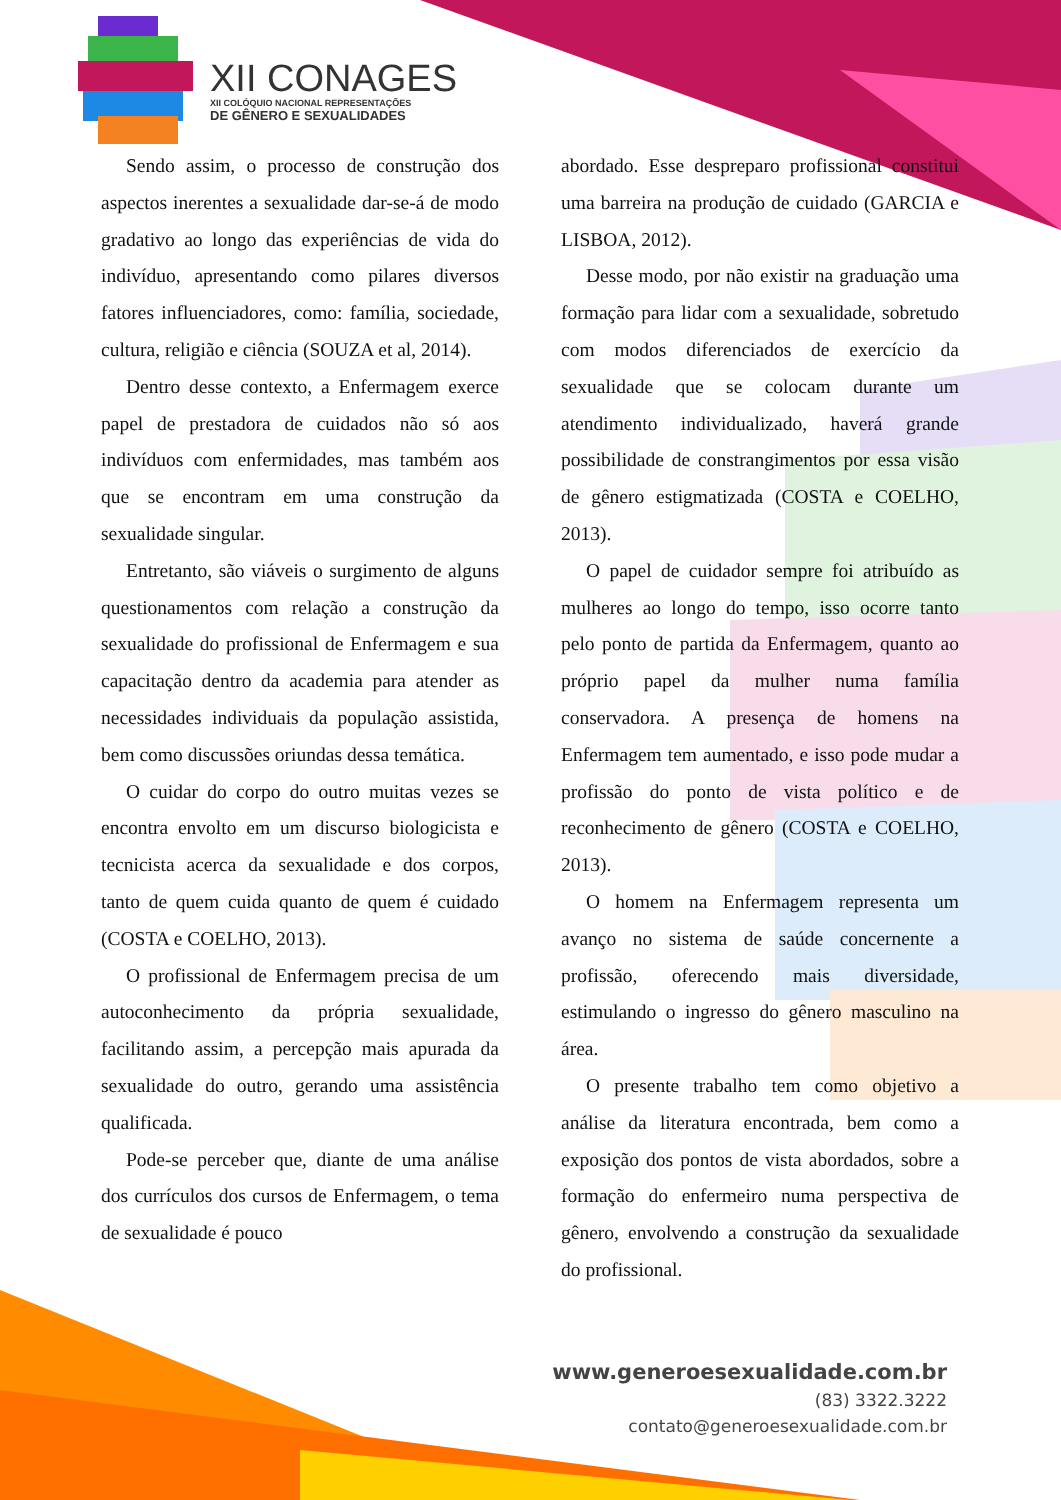XII CONAGES
XII COLÓQUIO NACIONAL REPRESENTAÇÕES
DE GÊNERO E SEXUALIDADES
Sendo assim, o processo de construção dos aspectos inerentes a sexualidade dar-se-á de modo gradativo ao longo das experiências de vida do indivíduo, apresentando como pilares diversos fatores influenciadores, como: família, sociedade, cultura, religião e ciência (SOUZA et al, 2014).
Dentro desse contexto, a Enfermagem exerce papel de prestadora de cuidados não só aos indivíduos com enfermidades, mas também aos que se encontram em uma construção da sexualidade singular.
Entretanto, são viáveis o surgimento de alguns questionamentos com relação a construção da sexualidade do profissional de Enfermagem e sua capacitação dentro da academia para atender as necessidades individuais da população assistida, bem como discussões oriundas dessa temática.
O cuidar do corpo do outro muitas vezes se encontra envolto em um discurso biologicista e tecnicista acerca da sexualidade e dos corpos, tanto de quem cuida quanto de quem é cuidado (COSTA e COELHO, 2013).
O profissional de Enfermagem precisa de um autoconhecimento da própria sexualidade, facilitando assim, a percepção mais apurada da sexualidade do outro, gerando uma assistência qualificada.
Pode-se perceber que, diante de uma análise dos currículos dos cursos de Enfermagem, o tema de sexualidade é pouco
abordado. Esse despreparo profissional constitui uma barreira na produção de cuidado (GARCIA e LISBOA, 2012).
Desse modo, por não existir na graduação uma formação para lidar com a sexualidade, sobretudo com modos diferenciados de exercício da sexualidade que se colocam durante um atendimento individualizado, haverá grande possibilidade de constrangimentos por essa visão de gênero estigmatizada (COSTA e COELHO, 2013).
O papel de cuidador sempre foi atribuído as mulheres ao longo do tempo, isso ocorre tanto pelo ponto de partida da Enfermagem, quanto ao próprio papel da mulher numa família conservadora. A presença de homens na Enfermagem tem aumentado, e isso pode mudar a profissão do ponto de vista político e de reconhecimento de gênero (COSTA e COELHO, 2013).
O homem na Enfermagem representa um avanço no sistema de saúde concernente a profissão, oferecendo mais diversidade, estimulando o ingresso do gênero masculino na área.
O presente trabalho tem como objetivo a análise da literatura encontrada, bem como a exposição dos pontos de vista abordados, sobre a formação do enfermeiro numa perspectiva de gênero, envolvendo a construção da sexualidade do profissional.
www.generoesexualidade.com.br
(83) 3322.3222
contato@generoesexualidade.com.br